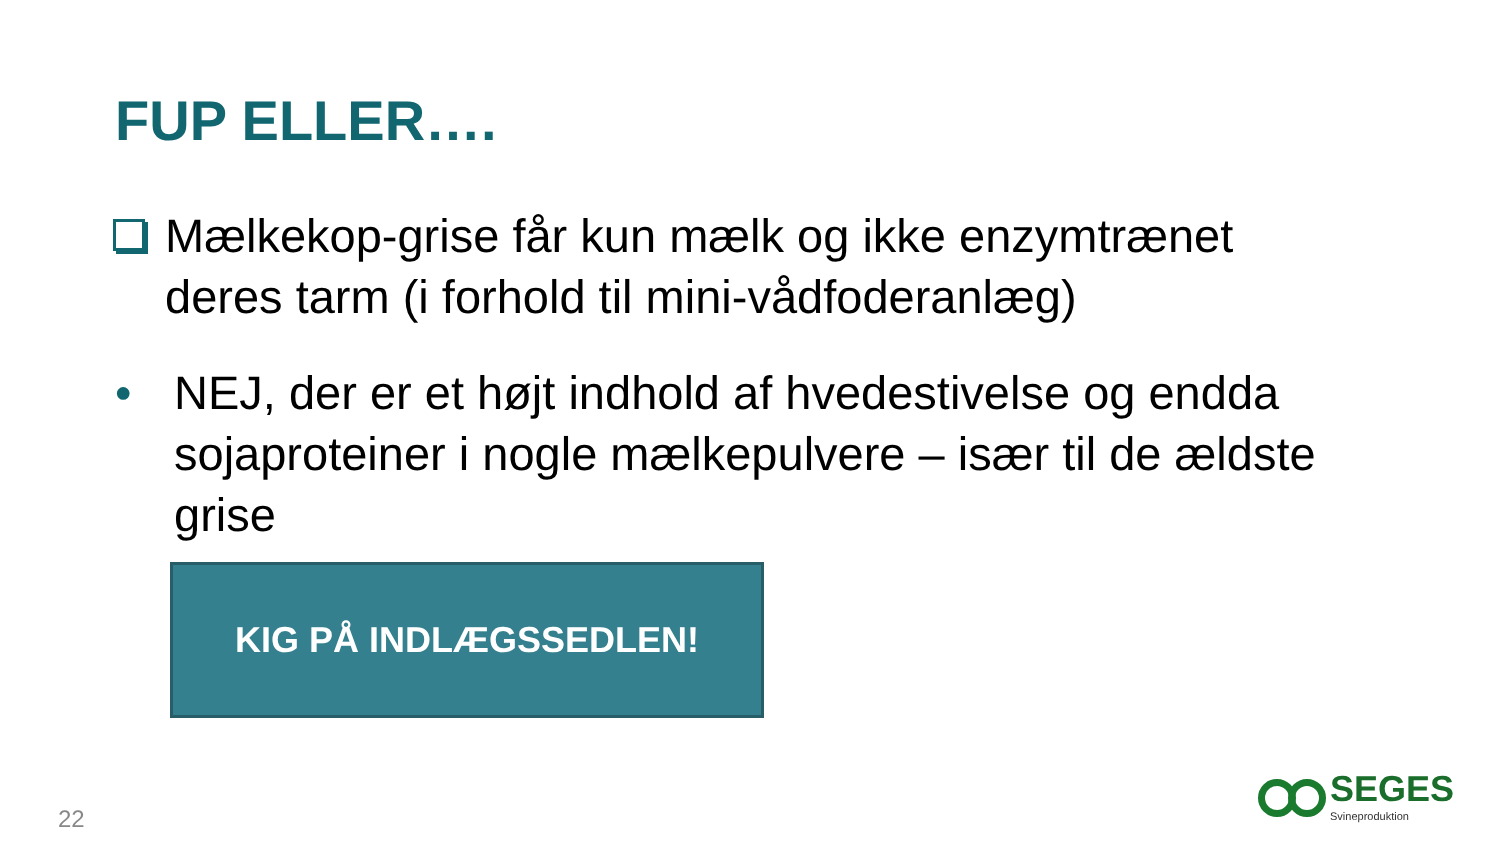FUP ELLER….
Mælkekop-grise får kun mælk og ikke enzymtrænet deres tarm (i forhold til mini-vådfoderanlæg)
• NEJ, der er et højt indhold af hvedestivelse og endda sojaproteiner i nogle mælkepulvere – især til de ældste grise
KIG PÅ INDLÆGSSEDLEN!
22
SEGES
Svineproduktion